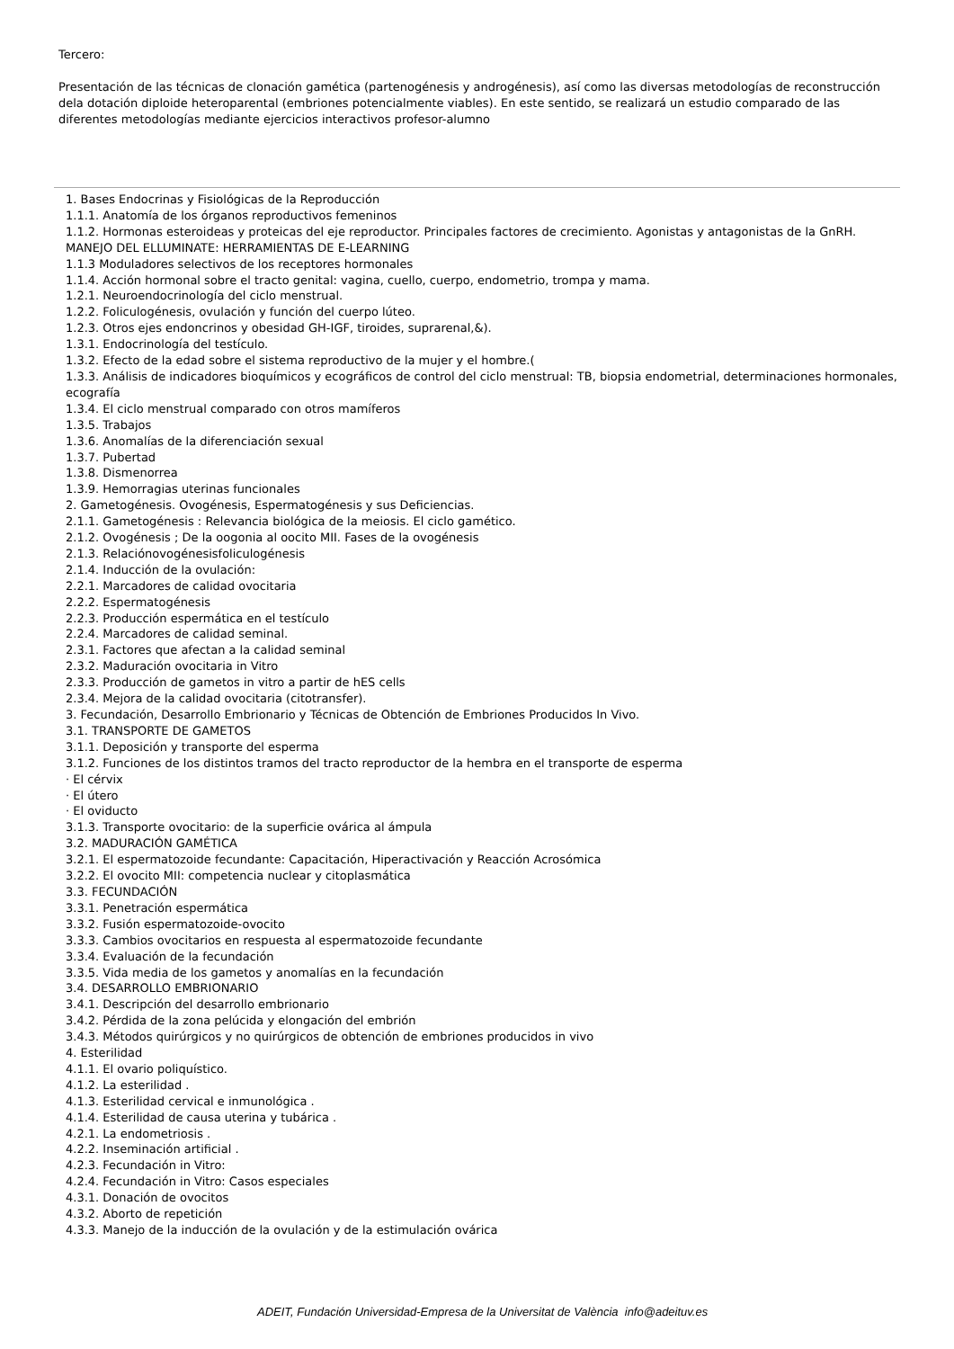Tercero:
Presentación de las técnicas de clonación gamética (partenogénesis y androgénesis), así como las diversas metodologías de reconstrucción dela dotación diploide heteroparental (embriones potencialmente viables). En este sentido, se realizará un estudio comparado de las diferentes metodologías mediante ejercicios interactivos profesor-alumno
1. Bases Endocrinas y Fisiológicas de la Reproducción
1.1.1. Anatomía de los órganos reproductivos femeninos
1.1.2. Hormonas esteroideas y proteicas del eje reproductor. Principales factores de crecimiento. Agonistas y antagonistas de la GnRH. MANEJO DEL ELLUMINATE: HERRAMIENTAS DE E-LEARNING
1.1.3 Moduladores selectivos de los receptores hormonales
1.1.4. Acción hormonal sobre el tracto genital: vagina, cuello, cuerpo, endometrio, trompa y mama.
1.2.1. Neuroendocrinología del ciclo menstrual.
1.2.2. Foliculogénesis, ovulación y función del cuerpo lúteo.
1.2.3. Otros ejes endoncrinos y obesidad GH-IGF, tiroides, suprarenal,&).
1.3.1. Endocrinología del testículo.
1.3.2. Efecto de la edad sobre el sistema reproductivo de la mujer y el hombre.(
1.3.3. Análisis de indicadores bioquímicos y ecográficos de control del ciclo menstrual: TB, biopsia endometrial, determinaciones hormonales, ecografía
1.3.4. El ciclo menstrual comparado con otros mamíferos
1.3.5. Trabajos
1.3.6. Anomalías de la diferenciación sexual
1.3.7. Pubertad
1.3.8. Dismenorrea
1.3.9. Hemorragias uterinas funcionales
2. Gametogénesis. Ovogénesis, Espermatogénesis y sus Deficiencias.
2.1.1. Gametogénesis : Relevancia biológica de la meiosis. El ciclo gamético.
2.1.2. Ovogénesis ; De la oogonia al oocito MII. Fases de la ovogénesis
2.1.3. Relaciónovogénesisfoliculogénesis
2.1.4. Inducción de la ovulación:
2.2.1. Marcadores de calidad ovocitaria
2.2.2. Espermatogénesis
2.2.3. Producción espermática en el testículo
2.2.4. Marcadores de calidad seminal.
2.3.1. Factores que afectan a la calidad seminal
2.3.2. Maduración ovocitaria in Vitro
2.3.3. Producción de gametos in vitro a partir de hES cells
2.3.4. Mejora de la calidad ovocitaria (citotransfer).
3. Fecundación, Desarrollo Embrionario y Técnicas de Obtención de Embriones Producidos In Vivo.
3.1. TRANSPORTE DE GAMETOS
3.1.1. Deposición y transporte del esperma
3.1.2. Funciones de los distintos tramos del tracto reproductor de la hembra en el transporte de esperma
· El cérvix
· El útero
· El oviducto
3.1.3. Transporte ovocitario: de la superficie ovárica al ámpula
3.2. MADURACIÓN GAMÉTICA
3.2.1. El espermatozoide fecundante: Capacitación, Hiperactivación y Reacción Acrosómica
3.2.2. El ovocito MII: competencia nuclear y citoplasmática
3.3. FECUNDACIÓN
3.3.1. Penetración espermática
3.3.2. Fusión espermatozoide-ovocito
3.3.3. Cambios ovocitarios en respuesta al espermatozoide fecundante
3.3.4. Evaluación de la fecundación
3.3.5. Vida media de los gametos y anomalías en la fecundación
3.4. DESARROLLO EMBRIONARIO
3.4.1. Descripción del desarrollo embrionario
3.4.2. Pérdida de la zona pelúcida y elongación del embrión
3.4.3. Métodos quirúrgicos y no quirúrgicos de obtención de embriones producidos in vivo
4. Esterilidad
4.1.1. El ovario poliquístico.
4.1.2. La esterilidad .
4.1.3. Esterilidad cervical e inmunológica .
4.1.4. Esterilidad de causa uterina y tubárica .
4.2.1. La endometriosis .
4.2.2. Inseminación artificial .
4.2.3. Fecundación in Vitro:
4.2.4. Fecundación in Vitro: Casos especiales
4.3.1. Donación de ovocitos
4.3.2. Aborto de repetición
4.3.3. Manejo de la inducción de la ovulación y de la estimulación ovárica
ADEIT, Fundación Universidad-Empresa de la Universitat de València info@adeituv.es